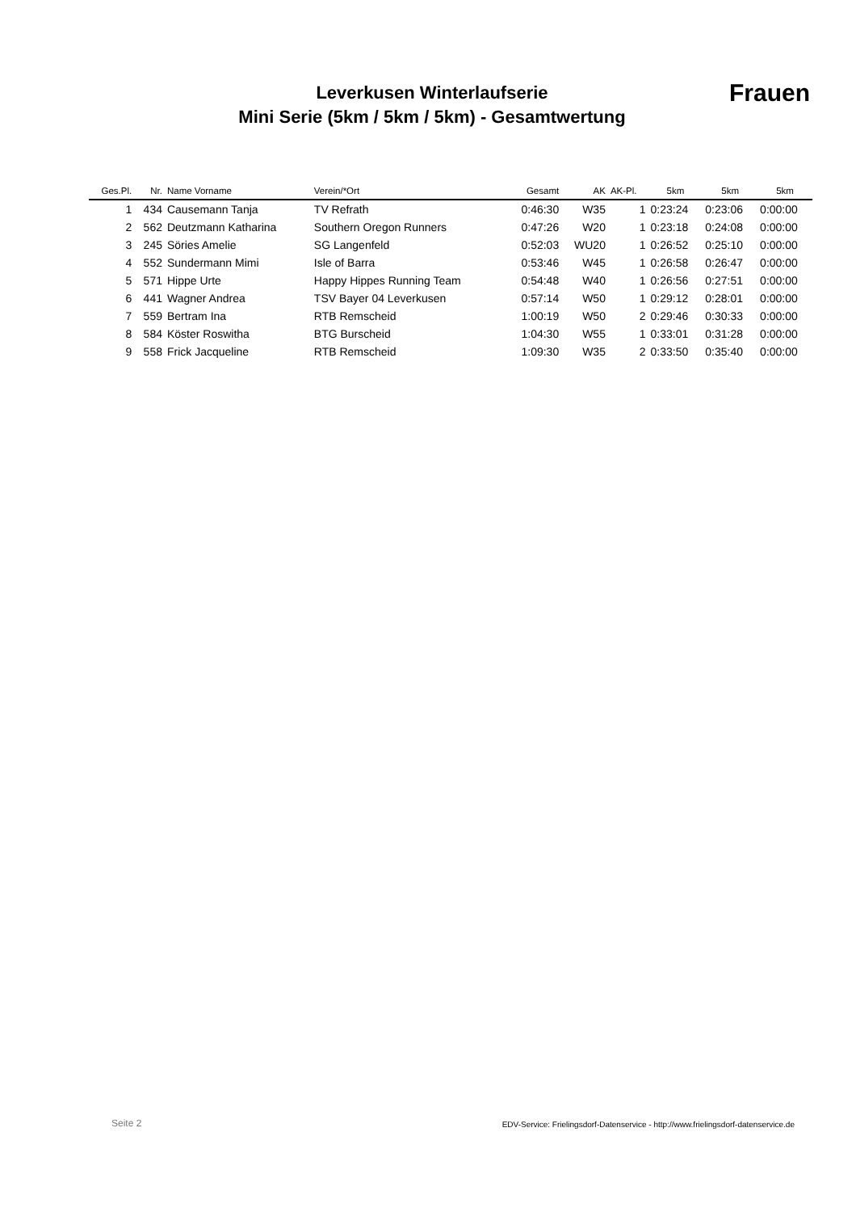Leverkusen Winterlaufserie
Mini Serie (5km / 5km / 5km) - Gesamtwertung
Frauen
| Ges.Pl. | Nr. | Name Vorname | Verein/*Ort | Gesamt | AK | AK-Pl. | 5km | 5km | 5km |
| --- | --- | --- | --- | --- | --- | --- | --- | --- | --- |
| 1 | 434 | Causemann Tanja | TV Refrath | 0:46:30 | W35 | 1 | 0:23:24 | 0:23:06 | 0:00:00 |
| 2 | 562 | Deutzmann Katharina | Southern Oregon Runners | 0:47:26 | W20 | 1 | 0:23:18 | 0:24:08 | 0:00:00 |
| 3 | 245 | Söries Amelie | SG Langenfeld | 0:52:03 | WU20 | 1 | 0:26:52 | 0:25:10 | 0:00:00 |
| 4 | 552 | Sundermann Mimi | Isle of Barra | 0:53:46 | W45 | 1 | 0:26:58 | 0:26:47 | 0:00:00 |
| 5 | 571 | Hippe Urte | Happy Hippes Running Team | 0:54:48 | W40 | 1 | 0:26:56 | 0:27:51 | 0:00:00 |
| 6 | 441 | Wagner Andrea | TSV Bayer 04 Leverkusen | 0:57:14 | W50 | 1 | 0:29:12 | 0:28:01 | 0:00:00 |
| 7 | 559 | Bertram Ina | RTB Remscheid | 1:00:19 | W50 | 2 | 0:29:46 | 0:30:33 | 0:00:00 |
| 8 | 584 | Köster Roswitha | BTG Burscheid | 1:04:30 | W55 | 1 | 0:33:01 | 0:31:28 | 0:00:00 |
| 9 | 558 | Frick Jacqueline | RTB Remscheid | 1:09:30 | W35 | 2 | 0:33:50 | 0:35:40 | 0:00:00 |
Seite 2
EDV-Service: Frielingsdorf-Datenservice - http://www.frielingsdorf-datenservice.de